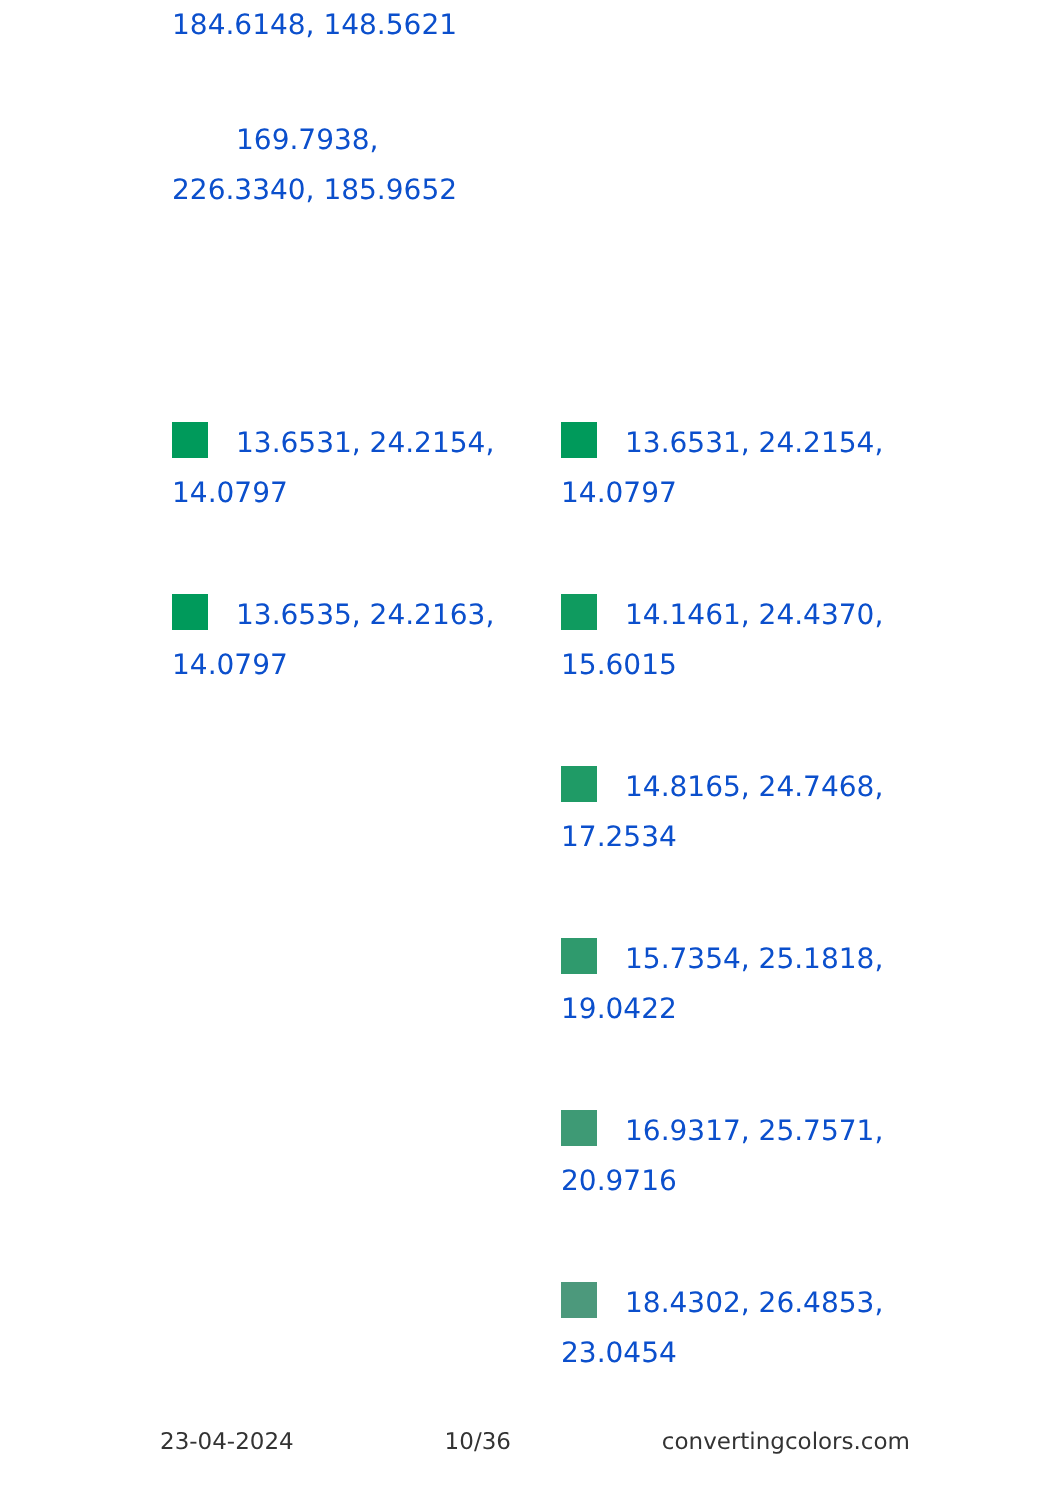184.6148, 148.5621
169.7938,
226.3340, 185.9652
13.6531, 24.2154, 14.0797
13.6535, 24.2163, 14.0797
13.6531, 24.2154, 14.0797
14.1461, 24.4370, 15.6015
14.8165, 24.7468, 17.2534
15.7354, 25.1818, 19.0422
16.9317, 25.7571, 20.9716
18.4302, 26.4853, 23.0454
23-04-2024 10/36 convertingcolors.com